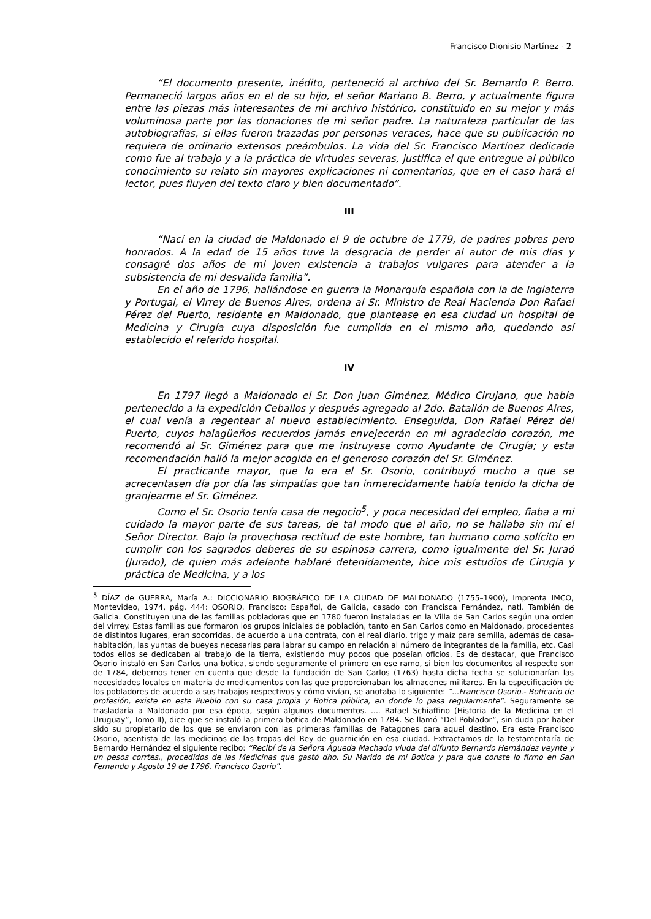Francisco Dionisio Martínez - 2
“El documento presente, inédito, perteneció al archivo del Sr. Bernardo P. Berro. Permaneció largos años en el de su hijo, el señor Mariano B. Berro, y actualmente figura entre las piezas más interesantes de mi archivo histórico, constituido en su mejor y más voluminosa parte por las donaciones de mi señor padre. La naturaleza particular de las autobiografías, si ellas fueron trazadas por personas veraces, hace que su publicación no requiera de ordinario extensos preámbulos. La vida del Sr. Francisco Martínez dedicada como fue al trabajo y a la práctica de virtudes severas, justifica el que entregue al público conocimiento su relato sin mayores explicaciones ni comentarios, que en el caso hará el lector, pues fluyen del texto claro y bien documentado”.
III
“Nací en la ciudad de Maldonado el 9 de octubre de 1779, de padres pobres pero honrados. A la edad de 15 años tuve la desgracia de perder al autor de mis días y consagré dos años de mi joven existencia a trabajos vulgares para atender a la subsistencia de mi desvalida familia”.
En el año de 1796, hallándose en guerra la Monarquía española con la de Inglaterra y Portugal, el Virrey de Buenos Aires, ordena al Sr. Ministro de Real Hacienda Don Rafael Pérez del Puerto, residente en Maldonado, que plantease en esa ciudad un hospital de Medicina y Cirugía cuya disposición fue cumplida en el mismo año, quedando así establecido el referido hospital.
IV
En 1797 llegó a Maldonado el Sr. Don Juan Giménez, Médico Cirujano, que había pertenecido a la expedición Ceballos y después agregado al 2do. Batallón de Buenos Aires, el cual venía a regentear al nuevo establecimiento. Enseguida, Don Rafael Pérez del Puerto, cuyos halagüeños recuerdos jamás envejecerán en mi agradecido corazón, me recomendó al Sr. Giménez para que me instruyese como Ayudante de Cirugía; y esta recomendación halló la mejor acogida en el generoso corazón del Sr. Giménez.
El practicante mayor, que lo era el Sr. Osorio, contribuyó mucho a que se acrecentasen día por día las simpatías que tan inmerecidamente había tenido la dicha de granjearme el Sr. Giménez.
Como el Sr. Osorio tenía casa de negocio<sup>5</sup>, y poca necesidad del empleo, fiaba a mi cuidado la mayor parte de sus tareas, de tal modo que al año, no se hallaba sin mí el Señor Director. Bajo la provechosa rectitud de este hombre, tan humano como solícito en cumplir con los sagrados deberes de su espinosa carrera, como igualmente del Sr. Juraó (Jurado), de quien más adelante hablaré detenidamente, hice mis estudios de Cirugía y práctica de Medicina, y a los
<sup>5</sup> DÍAZ de GUERRA, María A.: DICCIONARIO BIOGRÁFICO DE LA CIUDAD DE MALDONADO (1755–1900), Imprenta IMCO, Montevideo, 1974, pág. 444: OSORIO, Francisco: Español, de Galicia, casado con Francisca Fernández, natl. También de Galicia. Constituyen una de las familias pobladoras que en 1780 fueron instaladas en la Villa de San Carlos según una orden del virrey. Estas familias que formaron los grupos iniciales de población, tanto en San Carlos como en Maldonado, procedentes de distintos lugares, eran socorridas, de acuerdo a una contrata, con el real diario, trigo y maíz para semilla, además de casa-habitación, las yuntas de bueyes necesarias para labrar su campo en relación al número de integrantes de la familia, etc. Casi todos ellos se dedicaban al trabajo de la tierra, existiendo muy pocos que poseían oficios. Es de destacar, que Francisco Osorio instaló en San Carlos una botica, siendo seguramente el primero en ese ramo, si bien los documentos al respecto son de 1784, debemos tener en cuenta que desde la fundación de San Carlos (1763) hasta dicha fecha se solucionarían las necesidades locales en materia de medicamentos con las que proporcionaban los almacenes militares. En la especificación de los pobladores de acuerdo a sus trabajos respectivos y cómo vivían, se anotaba lo siguiente: “...Francisco Osorio.- Boticario de profesión, existe en este Pueblo con su casa propia y Botica pública, en donde lo pasa regularmente”. Seguramente se trasladaría a Maldonado por esa época, según algunos documentos. .... Rafael Schiaffino (Historia de la Medicina en el Uruguay”, Tomo II), dice que se instaló la primera botica de Maldonado en 1784. Se llamó “Del Poblador”, sin duda por haber sido su propietario de los que se enviaron con las primeras familias de Patagones para aquel destino. Era este Francisco Osorio, asentista de las medicinas de las tropas del Rey de guarnición en esa ciudad. Extractamos de la testamentaría de Bernardo Hernández el siguiente recibo: “Recibí de la Señora Águeda Machado viuda del difunto Bernardo Hernández veynte y un pesos corrtes., procedidos de las Medicinas que gastó dho. Su Marido de mi Botica y para que conste lo firmo en San Fernando y Agosto 19 de 1796. Francisco Osorio”.